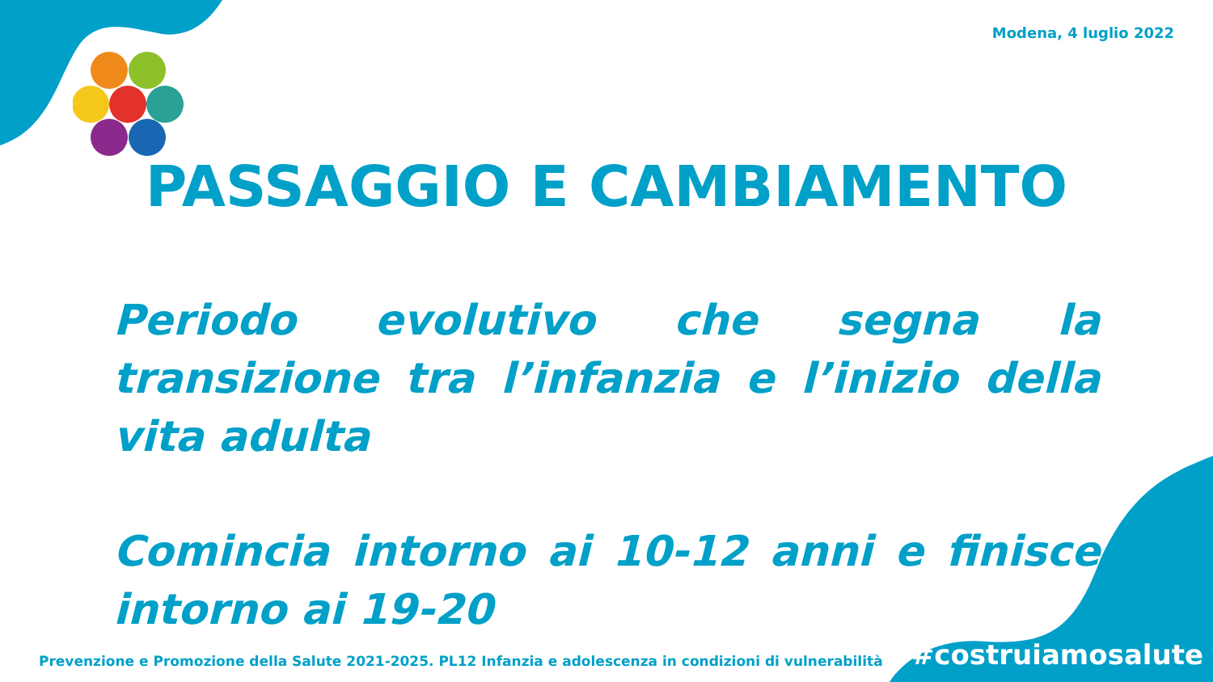Modena, 4 luglio 2022
PASSAGGIO E CAMBIAMENTO
Periodo evolutivo che segna la transizione tra l’infanzia e l’inizio della vita adulta
Comincia intorno ai 10-12 anni e finisce intorno ai 19-20
Prevenzione e Promozione della Salute 2021-2025. PL12 Infanzia e adolescenza in condizioni di vulnerabilità
#costruiamosalute